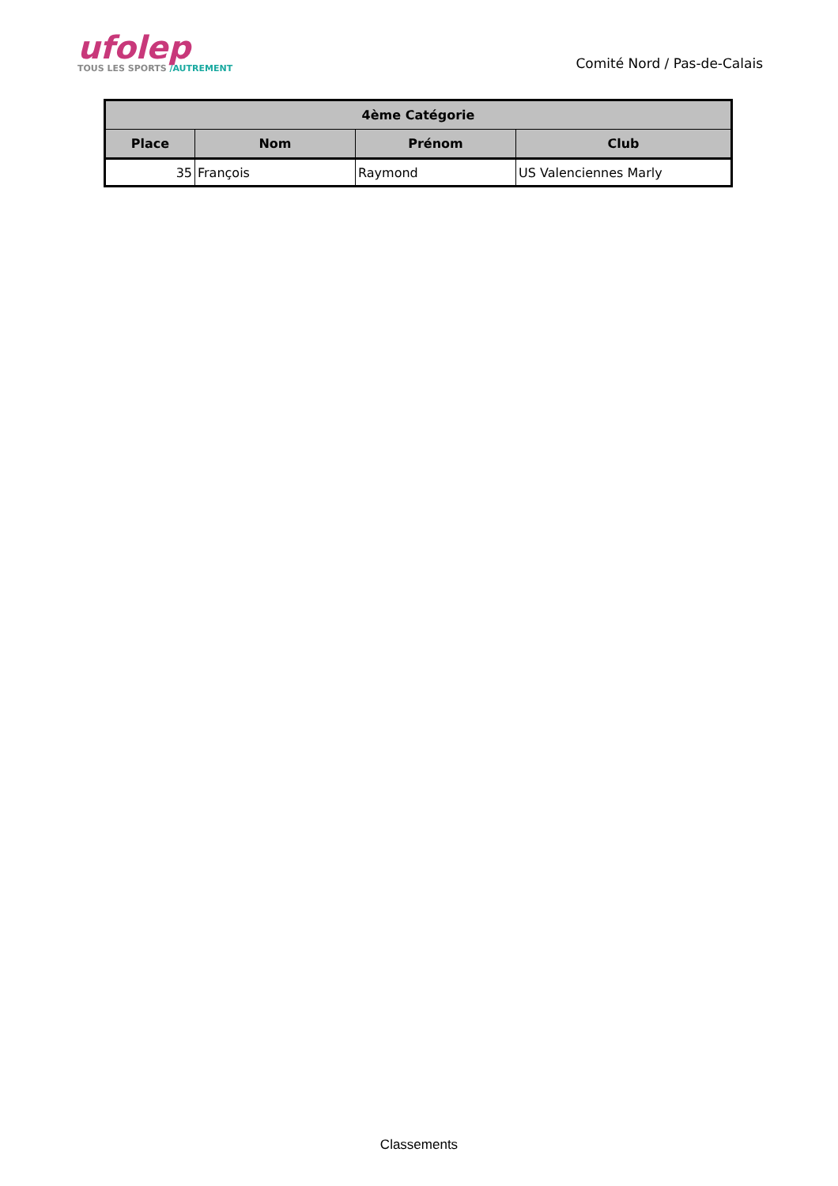ufolep
TOUS LES SPORTS /AUTREMENT
Comité Nord / Pas-de-Calais
| 4ème Catégorie | | | |
| --- | --- | --- | --- |
| Place | Nom | Prénom | Club |
| 35 | François | Raymond | US Valenciennes Marly |
Classements